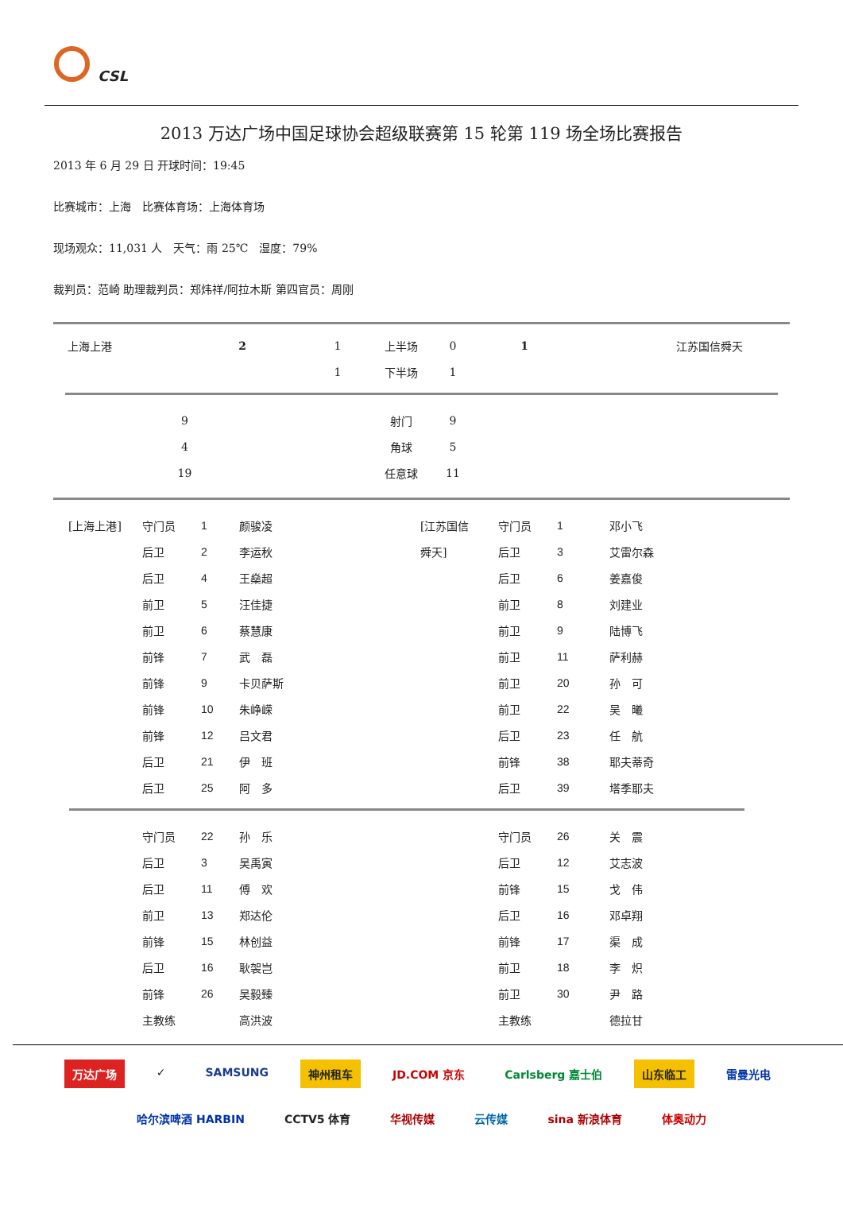CSL
2013 万达广场中国足球协会超级联赛第 15 轮第 119 场全场比赛报告
2013 年 6 月 29 日 开球时间：19:45
比赛城市：上海　比赛体育场：上海体育场
现场观众：11,031 人　天气：雨 25℃　湿度：79%
裁判员：范崎 助理裁判员：郑炜祥/阿拉木斯 第四官员：周刚
| 上海上港 | 2 | 1 | 上半场 | 0 | 1 | 江苏国信舜天 |
| | | 1 | 下半场 | 1 | | |
| 9 | 射门 | 9 | |
| 4 | 角球 | 5 | |
| 19 | 任意球 | 11 | |
| [上海上港] | 守门员 | 1 | 颜骏凌 | [江苏国信 | 守门员 | 1 | 邓小飞 |
| | 后卫 | 2 | 李运秋 | 舜天] | 后卫 | 3 | 艾雷尔森 |
| | 后卫 | 4 | 王燊超 | | 后卫 | 6 | 姜嘉俊 |
| | 前卫 | 5 | 汪佳捷 | | 前卫 | 8 | 刘建业 |
| | 前卫 | 6 | 蔡慧康 | | 前卫 | 9 | 陆博飞 |
| | 前锋 | 7 | 武 磊 | | 前卫 | 11 | 萨利赫 |
| | 前锋 | 9 | 卡贝萨斯 | | 前卫 | 20 | 孙 可 |
| | 前锋 | 10 | 朱峥嵘 | | 前卫 | 22 | 吴 曦 |
| | 前锋 | 12 | 吕文君 | | 后卫 | 23 | 任 航 |
| | 后卫 | 21 | 伊 班 | | 前锋 | 38 | 耶夫蒂奇 |
| | 后卫 | 25 | 阿 多 | | 后卫 | 39 | 塔季耶夫 |
| | 守门员 | 22 | 孙 乐 | | 守门员 | 26 | 关 震 |
| | 后卫 | 3 | 吴禹寅 | | 后卫 | 12 | 艾志波 |
| | 后卫 | 11 | 傅 欢 | | 前锋 | 15 | 戈 伟 |
| | 前卫 | 13 | 郑达伦 | | 后卫 | 16 | 邓卓翔 |
| | 前锋 | 15 | 林创益 | | 前锋 | 17 | 渠 成 |
| | 后卫 | 16 | 耿袈岂 | | 前卫 | 18 | 李 炽 |
| | 前锋 | 26 | 吴毅臻 | | 前卫 | 30 | 尹 路 |
| | 主教练 | | 高洪波 | | 主教练 | | 德拉甘 |
万达广场
✓
SAMSUNG
神州租车
JD.COM 京东
Carlsberg 嘉士伯
山东临工
雷曼光电
哈尔滨啤酒 HARBIN
CCTV5 体育
华视传媒
云传媒
sina 新浪体育
体奥动力